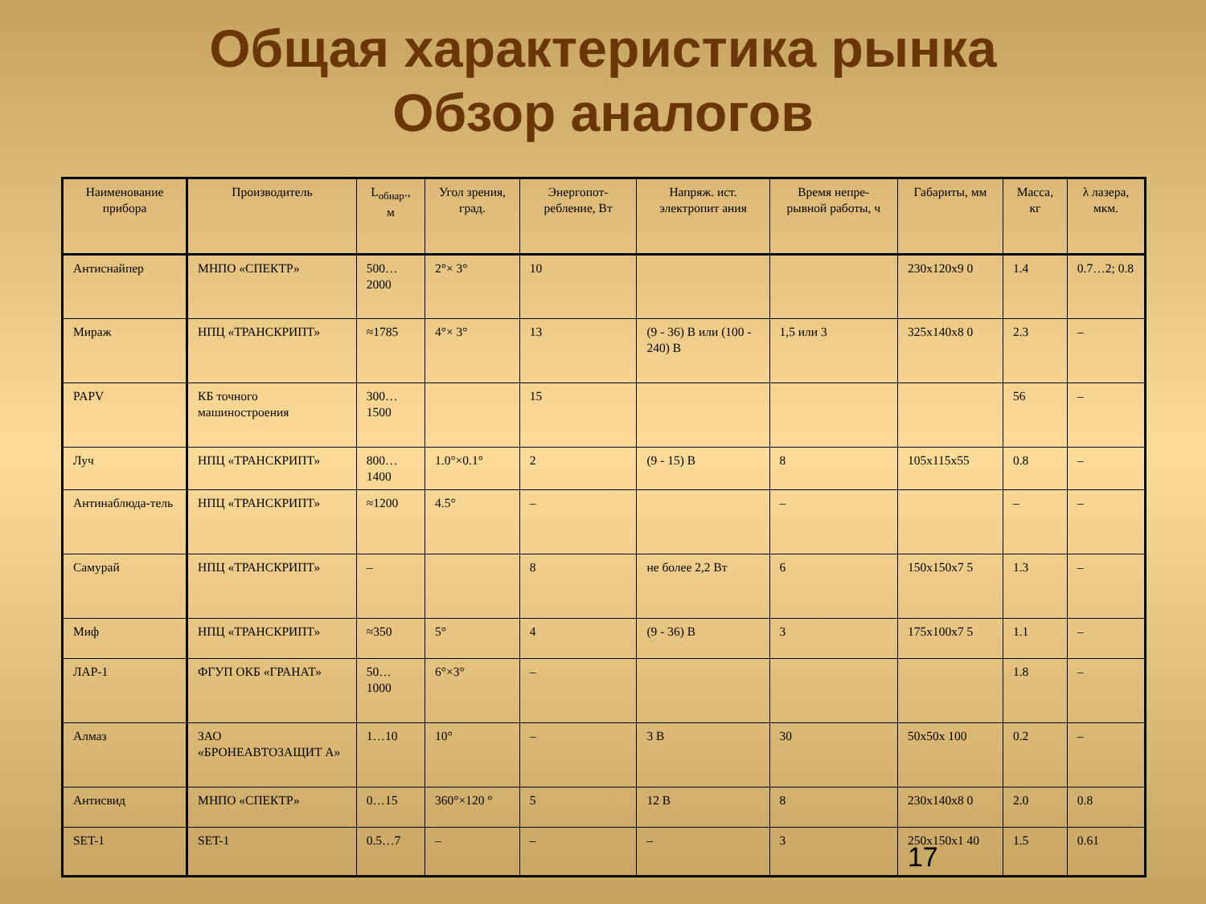Общая характеристика рынка
Обзор аналогов
| Наименование прибора | Производитель | L<sub>обнар</sub>., м | Угол зрения, град. | Энергопот-ребление, Вт | Напряж. ист. электропит ания | Время непре-рывной работы, ч | Габариты, мм | Масса, кг | λ лазера, мкм. |
| --- | --- | --- | --- | --- | --- | --- | --- | --- | --- |
| Антиснайпер | МНПО «СПЕКТР» | 500…2000 | 2°× 3° | 10 | | | 230x120x9 0 | 1.4 | 0.7…2; 0.8 |
| Мираж | НПЦ «ТРАНСКРИПТ» | ≈1785 | 4°× 3° | 13 | (9 - 36) В или (100 - 240) В | 1,5 или 3 | 325x140x8 0 | 2.3 | – |
| PAPV | КБ точного машиностроения | 300…1500 | | 15 | | | | 56 | – |
| Луч | НПЦ «ТРАНСКРИПТ» | 800…1400 | 1.0°×0.1° | 2 | (9 - 15) В | 8 | 105x115x55 | 0.8 | – |
| Антинаблюда-тель | НПЦ «ТРАНСКРИПТ» | ≈1200 | 4.5° | – | | – | | – | – |
| Самурай | НПЦ «ТРАНСКРИПТ» | – | | 8 | не более 2,2 Вт | 6 | 150x150x7 5 | 1.3 | – |
| Миф | НПЦ «ТРАНСКРИПТ» | ≈350 | 5° | 4 | (9 - 36) В | 3 | 175x100x7 5 | 1.1 | – |
| ЛАР-1 | ФГУП ОКБ «ГРАНАТ» | 50…1000 | 6°×3° | – | | | | 1.8 | – |
| Алмаз | ЗАО «БРОНЕАВТОЗАЩИТ А» | 1…10 | 10° | – | 3 В | 30 | 50x50x 100 | 0.2 | – |
| Антисвид | МНПО «СПЕКТР» | 0…15 | 360°×120 ° | 5 | 12 В | 8 | 230x140x8 0 | 2.0 | 0.8 |
| SET-1 | SET-1 | 0.5…7 | – | – | – | 3 | 250x150x1 40 17 | 1.5 | 0.61 |